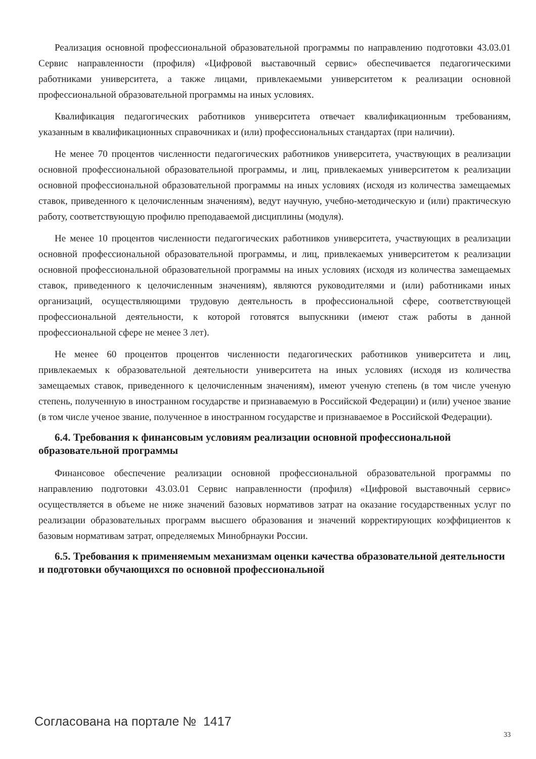Реализация основной профессиональной образовательной программы по направлению подготовки 43.03.01 Сервис направленности (профиля) «Цифровой выставочный сервис» обеспечивается педагогическими работниками университета, а также лицами, привлекаемыми университетом к реализации основной профессиональной образовательной программы на иных условиях.
Квалификация педагогических работников университета отвечает квалификационным требованиям, указанным в квалификационных справочниках и (или) профессиональных стандартах (при наличии).
Не менее 70 процентов численности педагогических работников университета, участвующих в реализации основной профессиональной образовательной программы, и лиц, привлекаемых университетом к реализации основной профессиональной образовательной программы на иных условиях (исходя из количества замещаемых ставок, приведенного к целочисленным значениям), ведут научную, учебно-методическую и (или) практическую работу, соответствующую профилю преподаваемой дисциплины (модуля).
Не менее 10 процентов численности педагогических работников университета, участвующих в реализации основной профессиональной образовательной программы, и лиц, привлекаемых университетом к реализации основной профессиональной образовательной программы на иных условиях (исходя из количества замещаемых ставок, приведенного к целочисленным значениям), являются руководителями и (или) работниками иных организаций, осуществляющими трудовую деятельность в профессиональной сфере, соответствующей профессиональной деятельности, к которой готовятся выпускники (имеют стаж работы в данной профессиональной сфере не менее 3 лет).
Не менее 60 процентов процентов численности педагогических работников университета и лиц, привлекаемых к образовательной деятельности университета на иных условиях (исходя из количества замещаемых ставок, приведенного к целочисленным значениям), имеют ученую степень (в том числе ученую степень, полученную в иностранном государстве и признаваемую в Российской Федерации) и (или) ученое звание (в том числе ученое звание, полученное в иностранном государстве и признаваемое в Российской Федерации).
6.4. Требования к финансовым условиям реализации основной профессиональной образовательной программы
Финансовое обеспечение реализации основной профессиональной образовательной программы по направлению подготовки 43.03.01 Сервис направленности (профиля) «Цифровой выставочный сервис» осуществляется в объеме не ниже значений базовых нормативов затрат на оказание государственных услуг по реализации образовательных программ высшего образования и значений корректирующих коэффициентов к базовым нормативам затрат, определяемых Минобрнауки России.
6.5. Требования к применяемым механизмам оценки качества образовательной деятельности и подготовки обучающихся по основной профессиональной
Согласована на портале № 1417
33